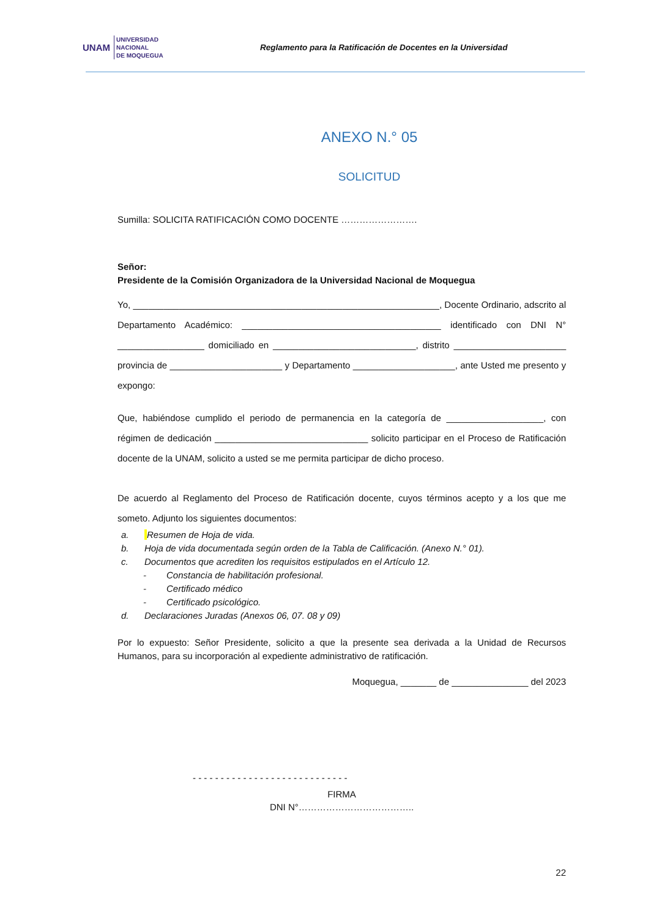UNAM UNIVERSIDAD
NACIONAL
DE MOQUEGUA
Reglamento para la Ratificación de Docentes en la Universidad
ANEXO N.° 05
SOLICITUD
Sumilla: SOLICITA RATIFICACIÓN COMO DOCENTE …………………….
Señor:
Presidente de la Comisión Organizadora de la Universidad Nacional de Moqueguа
Yo, ____________________________________________________________, Docente Ordinario, adscrito al Departamento Académico: _______________________________________ identificado con DNI N° _________________ domiciliado en ____________________________, distrito ______________________ provincia de ______________________ y Departamento ____________________, ante Usted me presento y expongo:
Que, habiéndose cumplido el periodo de permanencia en la categoría de ___________________, con régimen de dedicación ______________________________ solicito participar en el Proceso de Ratificación docente de la UNAM, solicito a usted se me permita participar de dicho proceso.
De acuerdo al Reglamento del Proceso de Ratificación docente, cuyos términos acepto y a los que me someto. Adjunto los siguientes documentos:
a. Resumen de Hoja de vida.
b. Hoja de vida documentada según orden de la Tabla de Calificación. (Anexo N.° 01).
c. Documentos que acrediten los requisitos estipulados en el Artículo 12.
- Constancia de habilitación profesional.
- Certificado médico
- Certificado psicológico.
d. Declaraciones Juradas (Anexos 06, 07. 08 y 09)
Por lo expuesto: Señor Presidente, solicito a que la presente sea derivada a la Unidad de Recursos Humanos, para su incorporación al expediente administrativo de ratificación.
Moquegua, _______ de _______________ del 2023
- - - - - - - - - - - - - - - - - - - - - - - - - - - -
FIRMA
DNI N°………………………………..
22